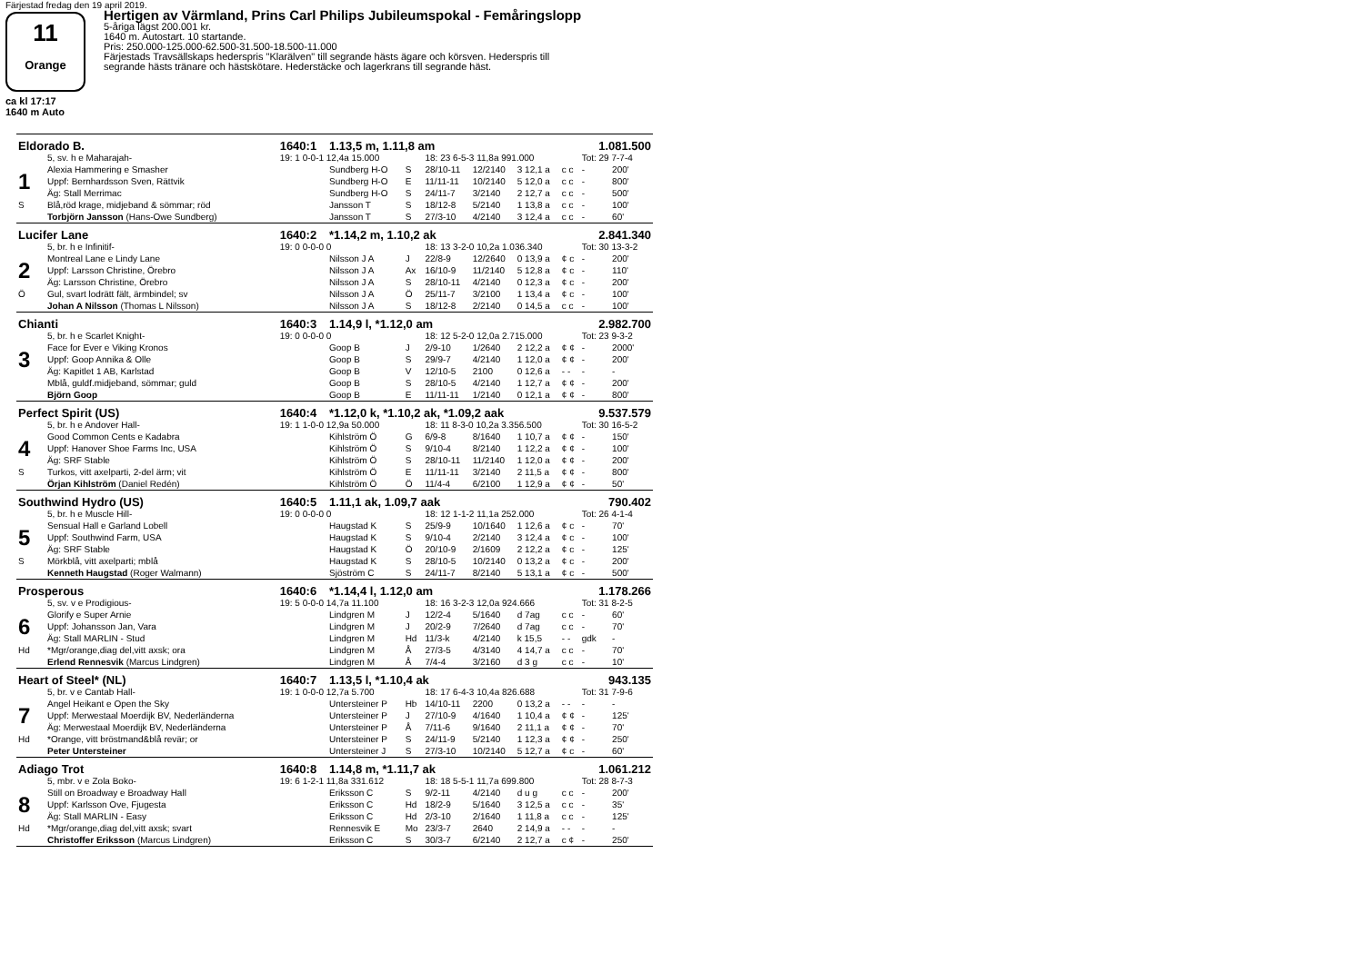Färjestad fredag den 19 april 2019.
11
Orange
ca kl 17:17
1640 m Auto
Hertigen av Värmland, Prins Carl Philips Jubileumspokal - Femåringslopp
5-åriga lägst 200.001 kr.
1640 m. Autostart. 10 startande.
Pris: 250.000-125.000-62.500-31.500-18.500-11.000
Färjestads Travsällskaps hederspris "Klarälven" till segrande hästs ägare och körsven. Hederspris till
segrande hästs tränare och hästskötare. Hederstäcke och lagerkrans till segrande häst.
| Eldorado B. | | 1640:1 | 1.13,5 m, 1.11,8 am | | | | | | 1.081.500 | |
| | 5, sv. h e Maharajah- | 19: 1 0-0-1 12,4a 15.000 | | | 18: 23 6-5-3 11,8a 991.000 | | | | Tot: 29 7-7-4 | |
| 1 | Alexia Hammering e Smasher | | Sundberg H-O | S | 28/10-11 | 12/2140 | 3 12,1 a | c c | - | 200' |
| | Uppf: Bernhardsson Sven, Rättvik | | Sundberg H-O | E | 11/11-11 | 10/2140 | 5 12,0 a | c c | - | 800' |
| | Äg: Stall Merrimac | | Sundberg H-O | S | 24/11-7 | 3/2140 | 2 12,7 a | c c | - | 500' |
| S | Blå,röd krage, midjeband & sömmar; röd | | Jansson T | S | 18/12-8 | 5/2140 | 1 13,8 a | c c | - | 100' |
| | Torbjörn Jansson (Hans-Owe Sundberg) | | Jansson T | S | 27/3-10 | 4/2140 | 3 12,4 a | c c | - | 60' |
| Lucifer Lane | | 1640:2 | *1.14,2 m, 1.10,2 ak | | | | | | 2.841.340 | |
| | 5, br. h e Infinitif- | 19: 0 0-0-0 0 | | | 18: 13 3-2-0 10,2a 1.036.340 | | | | Tot: 30 13-3-2 | |
| 2 | Montreal Lane e Lindy Lane | | Nilsson J A | J | 22/8-9 | 12/2640 | 0 13,9 a | ¢ c | - | 200' |
| | Uppf: Larsson Christine, Örebro | | Nilsson J A | Ax | 16/10-9 | 11/2140 | 5 12,8 a | ¢ c | - | 110' |
| | Äg: Larsson Christine, Örebro | | Nilsson J A | S | 28/10-11 | 4/2140 | 0 12,3 a | ¢ c | - | 200' |
| Ö | Gul, svart lodrätt fält, ärmbindel; sv | | Nilsson J A | Ö | 25/11-7 | 3/2100 | 1 13,4 a | ¢ c | - | 100' |
| | Johan A Nilsson (Thomas L Nilsson) | | Nilsson J A | S | 18/12-8 | 2/2140 | 0 14,5 a | c c | - | 100' |
| Chianti | | 1640:3 | 1.14,9 l, *1.12,0 am | | | | | | 2.982.700 | |
| | 5, br. h e Scarlet Knight- | 19: 0 0-0-0 0 | | | 18: 12 5-2-0 12,0a 2.715.000 | | | | Tot: 23 9-3-2 | |
| 3 | Face for Ever e Viking Kronos | | Goop B | J | 2/9-10 | 1/2640 | 2 12,2 a | ¢ ¢ | - | 2000' |
| | Uppf: Goop Annika & Olle | | Goop B | S | 29/9-7 | 4/2140 | 1 12,0 a | ¢ ¢ | - | 200' |
| | Äg: Kapitlet 1 AB, Karlstad | | Goop B | V | 12/10-5 | 2100 | 0 12,6 a | - - | - | - |
| | Mblå, guldf.midjeband, sömmar; guld | | Goop B | S | 28/10-5 | 4/2140 | 1 12,7 a | ¢ ¢ | - | 200' |
| | Björn Goop | | Goop B | E | 11/11-11 | 1/2140 | 0 12,1 a | ¢ ¢ | - | 800' |
| Perfect Spirit (US) | | 1640:4 | *1.12,0 k, *1.10,2 ak, *1.09,2 aak | | | | | | 9.537.579 | |
| | 5, br. h e Andover Hall- | 19: 1 1-0-0 12,9a 50.000 | | | 18: 11 8-3-0 10,2a 3.356.500 | | | | Tot: 30 16-5-2 | |
| 4 | Good Common Cents e Kadabra | | Kihlström Ö | G | 6/9-8 | 8/1640 | 1 10,7 a | ¢ ¢ | - | 150' |
| | Uppf: Hanover Shoe Farms Inc, USA | | Kihlström Ö | S | 9/10-4 | 8/2140 | 1 12,2 a | ¢ ¢ | - | 100' |
| | Äg: SRF Stable | | Kihlström Ö | S | 28/10-11 | 11/2140 | 1 12,0 a | ¢ ¢ | - | 200' |
| S | Turkos, vitt axelparti, 2-del ärm; vit | | Kihlström Ö | E | 11/11-11 | 3/2140 | 2 11,5 a | ¢ ¢ | - | 800' |
| | Örjan Kihlström (Daniel Redén) | | Kihlström Ö | Ö | 11/4-4 | 6/2100 | 1 12,9 a | ¢ ¢ | - | 50' |
| Southwind Hydro (US) | | 1640:5 | 1.11,1 ak, 1.09,7 aak | | | | | | 790.402 | |
| | 5, br. h e Muscle Hill- | 19: 0 0-0-0 0 | | | 18: 12 1-1-2 11,1a 252.000 | | | | Tot: 26 4-1-4 | |
| 5 | Sensual Hall e Garland Lobell | | Haugstad K | S | 25/9-9 | 10/1640 | 1 12,6 a | ¢ c | - | 70' |
| | Uppf: Southwind Farm, USA | | Haugstad K | S | 9/10-4 | 2/2140 | 3 12,4 a | ¢ c | - | 100' |
| | Äg: SRF Stable | | Haugstad K | Ö | 20/10-9 | 2/1609 | 2 12,2 a | ¢ c | - | 125' |
| S | Mörkblå, vitt axelparti; mblå | | Haugstad K | S | 28/10-5 | 10/2140 | 0 13,2 a | ¢ c | - | 200' |
| | Kenneth Haugstad (Roger Walmann) | | Sjöström C | S | 24/11-7 | 8/2140 | 5 13,1 a | ¢ c | - | 500' |
| Prosperous | | 1640:6 | *1.14,4 l, 1.12,0 am | | | | | | 1.178.266 | |
| | 5, sv. v e Prodigious- | 19: 5 0-0-0 14,7a 11.100 | | | 18: 16 3-2-3 12,0a 924.666 | | | | Tot: 31 8-2-5 | |
| 6 | Glorify e Super Arnie | | Lindgren M | J | 12/2-4 | 5/1640 | d 7ag | c c | - | 60' |
| | Uppf: Johansson Jan, Vara | | Lindgren M | J | 20/2-9 | 7/2640 | d 7ag | c c | - | 70' |
| | Äg: Stall MARLIN - Stud | | Lindgren M | Hd | 11/3-k | 4/2140 | k 15,5 | - - | gdk | - |
| Hd | *Mgr/orange,diag del,vitt axsk; ora | | Lindgren M | Å | 27/3-5 | 4/3140 | 4 14,7 a | c c | - | 70' |
| | Erlend Rennesvik (Marcus Lindgren) | | Lindgren M | Å | 7/4-4 | 3/2160 | d 3 g | c c | - | 10' |
| Heart of Steel* (NL) | | 1640:7 | 1.13,5 l, *1.10,4 ak | | | | | | 943.135 | |
| | 5, br. v e Cantab Hall- | 19: 1 0-0-0 12,7a 5.700 | | | 18: 17 6-4-3 10,4a 826.688 | | | | Tot: 31 7-9-6 | |
| 7 | Angel Heikant e Open the Sky | | Untersteiner P | Hb | 14/10-11 | 2200 | 0 13,2 a | - - | - | - |
| | Uppf: Merwestaal Moerdijk BV, Nederländerna | | Untersteiner P | J | 27/10-9 | 4/1640 | 1 10,4 a | ¢ ¢ | - | 125' |
| | Äg: Merwestaal Moerdijk BV, Nederländerna | | Untersteiner P | Å | 7/11-6 | 9/1640 | 2 11,1 a | ¢ ¢ | - | 70' |
| Hd | *Orange, vitt bröstmand&blå revär; or | | Untersteiner P | S | 24/11-9 | 5/2140 | 1 12,3 a | ¢ ¢ | - | 250' |
| | Peter Untersteiner | | Untersteiner J | S | 27/3-10 | 10/2140 | 5 12,7 a | ¢ c | - | 60' |
| Adiago Trot | | 1640:8 | 1.14,8 m, *1.11,7 ak | | | | | | 1.061.212 | |
| | 5, mbr. v e Zola Boko- | 19: 6 1-2-1 11,8a 331.612 | | | 18: 18 5-5-1 11,7a 699.800 | | | | Tot: 28 8-7-3 | |
| 8 | Still on Broadway e Broadway Hall | | Eriksson C | S | 9/2-11 | 4/2140 | d u g | c c | - | 200' |
| | Uppf: Karlsson Ove, Fjugesta | | Eriksson C | Hd | 18/2-9 | 5/1640 | 3 12,5 a | c c | - | 35' |
| | Äg: Stall MARLIN - Easy | | Eriksson C | Hd | 2/3-10 | 2/1640 | 1 11,8 a | c c | - | 125' |
| Hd | *Mgr/orange,diag del,vitt axsk; svart | | Rennesvik E | Mo | 23/3-7 | 2640 | 2 14,9 a | - - | - | - |
| | Christoffer Eriksson (Marcus Lindgren) | | Eriksson C | S | 30/3-7 | 6/2140 | 2 12,7 a | c ¢ | - | 250' |